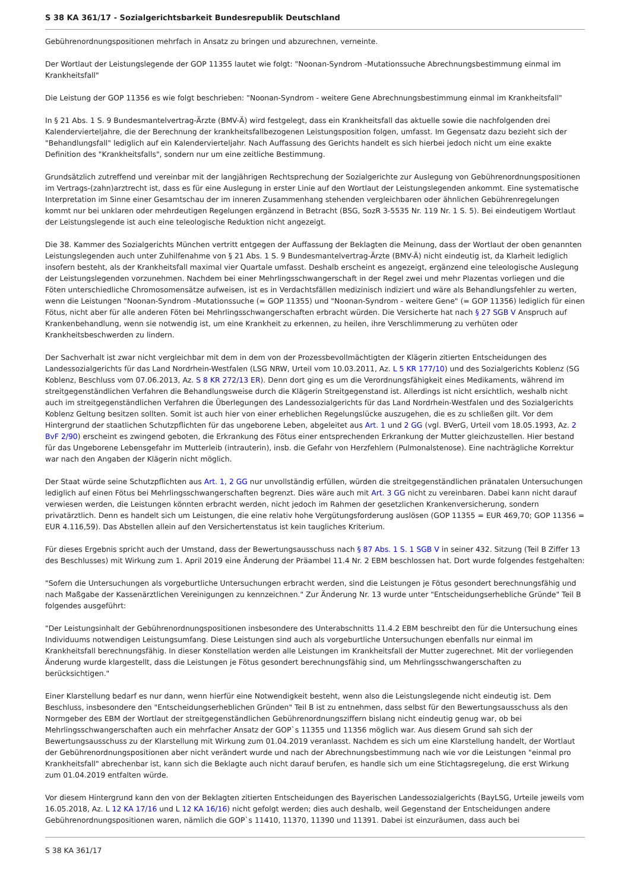S 38 KA 361/17 - Sozialgerichtsbarkeit Bundesrepublik Deutschland
Gebührenordnungspositionen mehrfach in Ansatz zu bringen und abzurechnen, verneinte.
Der Wortlaut der Leistungslegende der GOP 11355 lautet wie folgt: "Noonan-Syndrom -Mutationssuche Abrechnungsbestimmung einmal im Krankheitsfall"
Die Leistung der GOP 11356 es wie folgt beschrieben: "Noonan-Syndrom - weitere Gene Abrechnungsbestimmung einmal im Krankheitsfall"
In § 21 Abs. 1 S. 9 Bundesmantelvertrag-Ärzte (BMV-Ä) wird festgelegt, dass ein Krankheitsfall das aktuelle sowie die nachfolgenden drei Kalendervierteljahre, die der Berechnung der krankheitsfallbezogenen Leistungsposition folgen, umfasst. Im Gegensatz dazu bezieht sich der "Behandlungsfall" lediglich auf ein Kalendervierteljahr. Nach Auffassung des Gerichts handelt es sich hierbei jedoch nicht um eine exakte Definition des "Krankheitsfalls", sondern nur um eine zeitliche Bestimmung.
Grundsätzlich zutreffend und vereinbar mit der langjährigen Rechtsprechung der Sozialgerichte zur Auslegung von Gebührenordnungspositionen im Vertrags-(zahn)arztrecht ist, dass es für eine Auslegung in erster Linie auf den Wortlaut der Leistungslegenden ankommt. Eine systematische Interpretation im Sinne einer Gesamtschau der im inneren Zusammenhang stehenden vergleichbaren oder ähnlichen Gebührenregelungen kommt nur bei unklaren oder mehrdeutigen Regelungen ergänzend in Betracht (BSG, SozR 3-5535 Nr. 119 Nr. 1 S. 5). Bei eindeutigem Wortlaut der Leistungslegende ist auch eine teleologische Reduktion nicht angezeigt.
Die 38. Kammer des Sozialgerichts München vertritt entgegen der Auffassung der Beklagten die Meinung, dass der Wortlaut der oben genannten Leistungslegenden auch unter Zuhilfenahme von § 21 Abs. 1 S. 9 Bundesmantelvertrag-Ärzte (BMV-Ä) nicht eindeutig ist, da Klarheit lediglich insofern besteht, als der Krankheitsfall maximal vier Quartale umfasst. Deshalb erscheint es angezeigt, ergänzend eine teleologische Auslegung der Leistungslegenden vorzunehmen. Nachdem bei einer Mehrlingsschwangerschaft in der Regel zwei und mehr Plazentas vorliegen und die Föten unterschiedliche Chromosomensätze aufweisen, ist es in Verdachtsfällen medizinisch indiziert und wäre als Behandlungsfehler zu werten, wenn die Leistungen "Noonan-Syndrom -Mutationssuche (= GOP 11355) und "Noonan-Syndrom - weitere Gene" (= GOP 11356) lediglich für einen Fötus, nicht aber für alle anderen Föten bei Mehrlingsschwangerschaften erbracht würden. Die Versicherte hat nach § 27 SGB V Anspruch auf Krankenbehandlung, wenn sie notwendig ist, um eine Krankheit zu erkennen, zu heilen, ihre Verschlimmerung zu verhüten oder Krankheitsbeschwerden zu lindern.
Der Sachverhalt ist zwar nicht vergleichbar mit dem in dem von der Prozessbevollmächtigten der Klägerin zitierten Entscheidungen des Landessozialgerichts für das Land Nordrhein-Westfalen (LSG NRW, Urteil vom 10.03.2011, Az. L 5 KR 177/10) und des Sozialgerichts Koblenz (SG Koblenz, Beschluss vom 07.06.2013, Az. S 8 KR 272/13 ER). Denn dort ging es um die Verordnungsfähigkeit eines Medikaments, während im streitgegenständlichen Verfahren die Behandlungsweise durch die Klägerin Streitgegenstand ist. Allerdings ist nicht ersichtlich, weshalb nicht auch im streitgegenständlichen Verfahren die Überlegungen des Landessozialgerichts für das Land Nordrhein-Westfalen und des Sozialgerichts Koblenz Geltung besitzen sollten. Somit ist auch hier von einer erheblichen Regelungslücke auszugehen, die es zu schließen gilt. Vor dem Hintergrund der staatlichen Schutzpflichten für das ungeborene Leben, abgeleitet aus Art. 1 und 2 GG (vgl. BVerG, Urteil vom 18.05.1993, Az. 2 BvF 2/90) erscheint es zwingend geboten, die Erkrankung des Fötus einer entsprechenden Erkrankung der Mutter gleichzustellen. Hier bestand für das Ungeborene Lebensgefahr im Mutterleib (intrauterin), insb. die Gefahr von Herzfehlern (Pulmonalstenose). Eine nachträgliche Korrektur war nach den Angaben der Klägerin nicht möglich.
Der Staat würde seine Schutzpflichten aus Art. 1, 2 GG nur unvollständig erfüllen, würden die streitgegenständlichen pränatalen Untersuchungen lediglich auf einen Fötus bei Mehrlingsschwangerschaften begrenzt. Dies wäre auch mit Art. 3 GG nicht zu vereinbaren. Dabei kann nicht darauf verwiesen werden, die Leistungen könnten erbracht werden, nicht jedoch im Rahmen der gesetzlichen Krankenversicherung, sondern privatärztlich. Denn es handelt sich um Leistungen, die eine relativ hohe Vergütungsforderung auslösen (GOP 11355 = EUR 469,70; GOP 11356 = EUR 4.116,59). Das Abstellen allein auf den Versichertenstatus ist kein taugliches Kriterium.
Für dieses Ergebnis spricht auch der Umstand, dass der Bewertungsausschuss nach § 87 Abs. 1 S. 1 SGB V in seiner 432. Sitzung (Teil B Ziffer 13 des Beschlusses) mit Wirkung zum 1. April 2019 eine Änderung der Präambel 11.4 Nr. 2 EBM beschlossen hat. Dort wurde folgendes festgehalten:
"Sofern die Untersuchungen als vorgeburtliche Untersuchungen erbracht werden, sind die Leistungen je Fötus gesondert berechnungsfähig und nach Maßgabe der Kassenärztlichen Vereinigungen zu kennzeichnen." Zur Änderung Nr. 13 wurde unter "Entscheidungserhebliche Gründe" Teil B folgendes ausgeführt:
"Der Leistungsinhalt der Gebührenordnungspositionen insbesondere des Unterabschnitts 11.4.2 EBM beschreibt den für die Untersuchung eines Individuums notwendigen Leistungsumfang. Diese Leistungen sind auch als vorgeburtliche Untersuchungen ebenfalls nur einmal im Krankheitsfall berechnungsfähig. In dieser Konstellation werden alle Leistungen im Krankheitsfall der Mutter zugerechnet. Mit der vorliegenden Änderung wurde klargestellt, dass die Leistungen je Fötus gesondert berechnungsfähig sind, um Mehrlingsschwangerschaften zu berücksichtigen."
Einer Klarstellung bedarf es nur dann, wenn hierfür eine Notwendigkeit besteht, wenn also die Leistungslegende nicht eindeutig ist. Dem Beschluss, insbesondere den "Entscheidungserheblichen Gründen" Teil B ist zu entnehmen, dass selbst für den Bewertungsausschuss als den Normgeber des EBM der Wortlaut der streitgegenständlichen Gebührenordnungsziffern bislang nicht eindeutig genug war, ob bei Mehrlingsschwangerschaften auch ein mehrfacher Ansatz der GOP`s 11355 und 11356 möglich war. Aus diesem Grund sah sich der Bewertungsausschuss zu der Klarstellung mit Wirkung zum 01.04.2019 veranlasst. Nachdem es sich um eine Klarstellung handelt, der Wortlaut der Gebührenordnungspositionen aber nicht verändert wurde und nach der Abrechnungsbestimmung nach wie vor die Leistungen "einmal pro Krankheitsfall" abrechenbar ist, kann sich die Beklagte auch nicht darauf berufen, es handle sich um eine Stichtagsregelung, die erst Wirkung zum 01.04.2019 entfalten würde.
Vor diesem Hintergrund kann den von der Beklagten zitierten Entscheidungen des Bayerischen Landessozialgerichts (BayLSG, Urteile jeweils vom 16.05.2018, Az. L 12 KA 17/16 und L 12 KA 16/16) nicht gefolgt werden; dies auch deshalb, weil Gegenstand der Entscheidungen andere Gebührenordnungspositionen waren, nämlich die GOP`s 11410, 11370, 11390 und 11391. Dabei ist einzuräumen, dass auch bei
S 38 KA 361/17